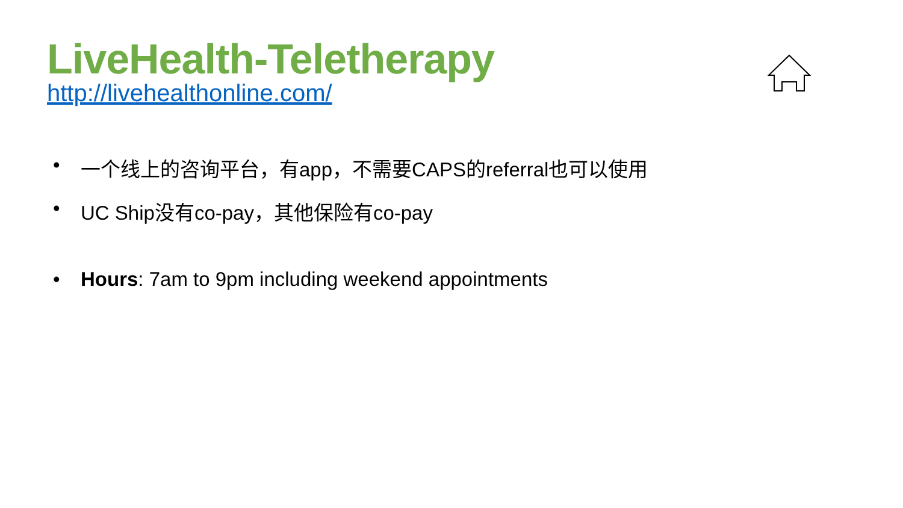LiveHealth-Teletherapy
http://livehealthonline.com/
• 一个线上的咨询平台，有app，不需要CAPS的referral也可以使用
• UC Ship没有co-pay，其他保险有co-pay
• Hours: 7am to 9pm including weekend appointments